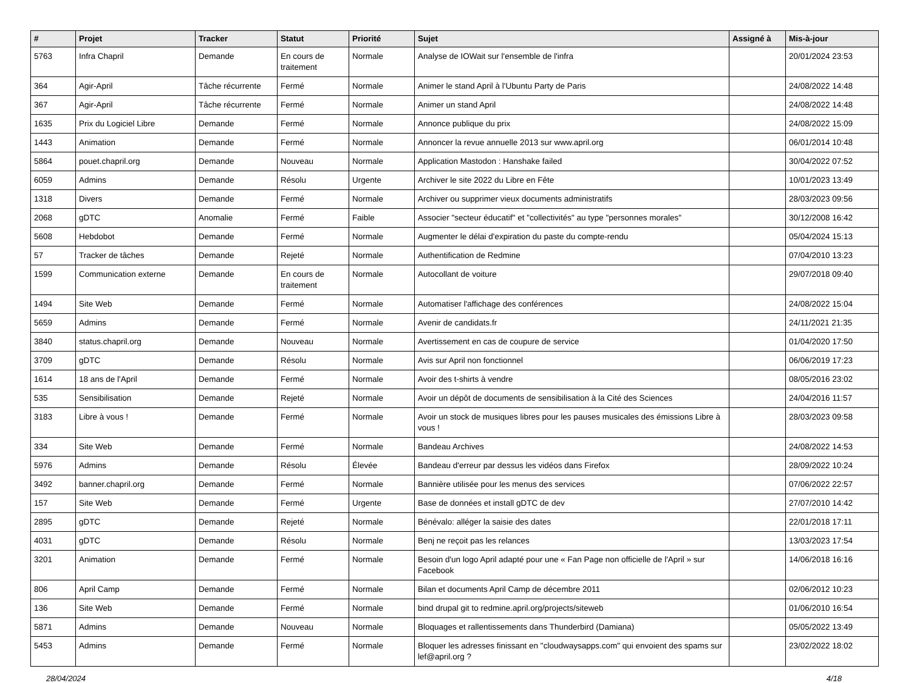| # | Projet | Tracker | Statut | Priorité | Sujet | Assigné à | Mis-à-jour |
| --- | --- | --- | --- | --- | --- | --- | --- |
| 5763 | Infra Chapril | Demande | En cours de traitement | Normale | Analyse de IOWait sur l'ensemble de l'infra | | 20/01/2024 23:53 |
| 364 | Agir-April | Tâche récurrente | Fermé | Normale | Animer le stand April à l'Ubuntu Party de Paris | | 24/08/2022 14:48 |
| 367 | Agir-April | Tâche récurrente | Fermé | Normale | Animer un stand April | | 24/08/2022 14:48 |
| 1635 | Prix du Logiciel Libre | Demande | Fermé | Normale | Annonce publique du prix | | 24/08/2022 15:09 |
| 1443 | Animation | Demande | Fermé | Normale | Annoncer la revue annuelle 2013 sur www.april.org | | 06/01/2014 10:48 |
| 5864 | pouet.chapril.org | Demande | Nouveau | Normale | Application Mastodon : Hanshake failed | | 30/04/2022 07:52 |
| 6059 | Admins | Demande | Résolu | Urgente | Archiver le site 2022 du Libre en Fête | | 10/01/2023 13:49 |
| 1318 | Divers | Demande | Fermé | Normale | Archiver ou supprimer vieux documents administratifs | | 28/03/2023 09:56 |
| 2068 | gDTC | Anomalie | Fermé | Faible | Associer "secteur éducatif" et "collectivités" au type "personnes morales" | | 30/12/2008 16:42 |
| 5608 | Hebdobot | Demande | Fermé | Normale | Augmenter le délai d'expiration du paste du compte-rendu | | 05/04/2024 15:13 |
| 57 | Tracker de tâches | Demande | Rejeté | Normale | Authentification de Redmine | | 07/04/2010 13:23 |
| 1599 | Communication externe | Demande | En cours de traitement | Normale | Autocollant de voiture | | 29/07/2018 09:40 |
| 1494 | Site Web | Demande | Fermé | Normale | Automatiser l'affichage des conférences | | 24/08/2022 15:04 |
| 5659 | Admins | Demande | Fermé | Normale | Avenir de candidats.fr | | 24/11/2021 21:35 |
| 3840 | status.chapril.org | Demande | Nouveau | Normale | Avertissement en cas de coupure de service | | 01/04/2020 17:50 |
| 3709 | gDTC | Demande | Résolu | Normale | Avis sur April non fonctionnel | | 06/06/2019 17:23 |
| 1614 | 18 ans de l'April | Demande | Fermé | Normale | Avoir des t-shirts à vendre | | 08/05/2016 23:02 |
| 535 | Sensibilisation | Demande | Rejeté | Normale | Avoir un dépôt de documents de sensibilisation à la Cité des Sciences | | 24/04/2016 11:57 |
| 3183 | Libre à vous ! | Demande | Fermé | Normale | Avoir un stock de musiques libres pour les pauses musicales des émissions Libre à vous ! | | 28/03/2023 09:58 |
| 334 | Site Web | Demande | Fermé | Normale | Bandeau Archives | | 24/08/2022 14:53 |
| 5976 | Admins | Demande | Résolu | Élevée | Bandeau d'erreur par dessus les vidéos dans Firefox | | 28/09/2022 10:24 |
| 3492 | banner.chapril.org | Demande | Fermé | Normale | Bannière utilisée pour les menus des services | | 07/06/2022 22:57 |
| 157 | Site Web | Demande | Fermé | Urgente | Base de données et install gDTC de dev | | 27/07/2010 14:42 |
| 2895 | gDTC | Demande | Rejeté | Normale | Bénévalo: alléger la saisie des dates | | 22/01/2018 17:11 |
| 4031 | gDTC | Demande | Résolu | Normale | Benj ne reçoit pas les relances | | 13/03/2023 17:54 |
| 3201 | Animation | Demande | Fermé | Normale | Besoin d'un logo April adapté pour une « Fan Page non officielle de l'April » sur Facebook | | 14/06/2018 16:16 |
| 806 | April Camp | Demande | Fermé | Normale | Bilan et documents April Camp de décembre 2011 | | 02/06/2012 10:23 |
| 136 | Site Web | Demande | Fermé | Normale | bind drupal git to redmine.april.org/projects/siteweb | | 01/06/2010 16:54 |
| 5871 | Admins | Demande | Nouveau | Normale | Bloquages et rallentissements dans Thunderbird (Damiana) | | 05/05/2022 13:49 |
| 5453 | Admins | Demande | Fermé | Normale | Bloquer les adresses finissant en "cloudwaysapps.com" qui envoient des spams sur lef@april.org ? | | 23/02/2022 18:02 |
28/04/2024 4/18